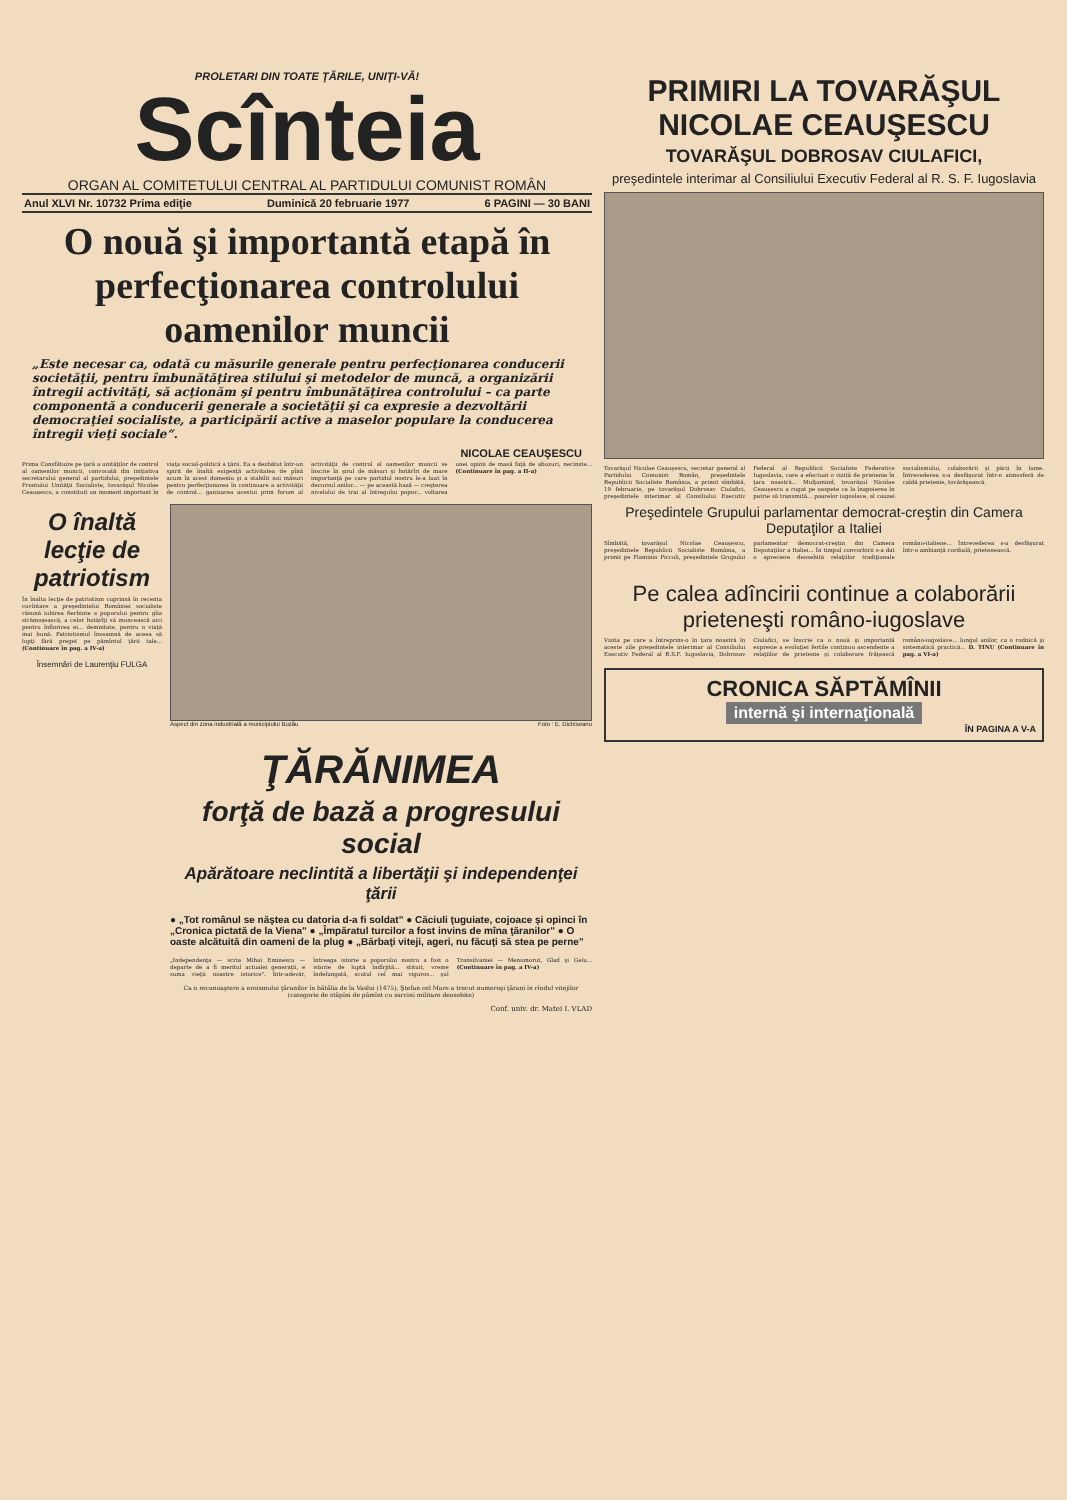PROLETARI DIN TOATE ŢĂRILE, UNIŢI-VĂ!
Scînteia
ORGAN AL COMITETULUI CENTRAL AL PARTIDULUI COMUNIST ROMÂN
Anul XLVI Nr. 10732 Prima ediţie Duminică 20 februarie 1977 6 PAGINI — 30 BANI
O nouă şi importantă etapă în perfecţionarea controlului oamenilor muncii
„Este necesar ca, odată cu măsurile generale pentru perfecţionarea conducerii societăţii, pentru îmbunătăţirea stilului şi metodelor de muncă, a organizării întregii activităţi, să acţionăm şi pentru îmbunătăţirea controlului – ca parte componentă a conducerii generale a societăţii şi ca expresie a dezvoltării democraţiei socialiste, a participării active a maselor populare la conducerea întregii vieţi sociale“.
NICOLAE CEAUŞESCU
Prima Consfătuire pe ţară a unităţilor de control al oamenilor muncii, convocată din iniţiativa secretarului general al partidului, preşedintele Frontului Unităţii Socialiste, tovarăşul Nicolae Ceauşescu, a constituit un moment important în viaţa social-politică a ţării. Ea a dezbătut într-un spirit de înaltă exigenţă activitatea de pînă acum în acest domeniu şi a stabilit noi măsuri pentru perfecţionarea în continuare a activităţii de control... ganizarea acestui prim forum al activităţii de control al oamenilor muncii se înscrie în şirul de măsuri şi hotărîri de mare importanţă pe care partidul nostru le-a luat în decursul anilor... — pe această bază — creşterea nivelului de trai al întregului popor... voltarea unei opinii de masă faţă de abuzuri, necinste... (Continuare în pag. a II-a)
O înaltă lecţie de patriotism
În înalta lecţie de patriotism cuprinsă în recenta cuvîntare a preşedintelui României socialiste răsună iubirea fierbinte a poporului pentru glia strămoşească, a celor hotărîţi să muncească aici pentru înflorirea ei... demnitate, pentru o viaţă mai bună. Patriotismul înseamnă de aceea să lupţi fără preget pe pămîntul ţării tale... (Continuare în pag. a IV-a)
Însemnări de Laurenţiu FULGA
Aspect din zona industrială a municipiului Buzău Foto : E. Dichiseanu
ŢĂRĂNIMEA
forţă de bază a progresului social
Apărătoare neclintită a libertăţii şi independenţei ţării
● „Tot românul se năştea cu datoria d-a fi soldat" ● Căciuli ţuguiate, cojoace şi opinci în „Cronica pictată de la Viena" ● „Împăratul turcilor a fost invins de mîna ţăranilor" ● O oaste alcătuită din oameni de la plug ● „Bărbaţi viteji, ageri, nu făcuţi să stea pe perne"
„Independenţa — scria Mihai Eminescu — departe de a fi meritul actualei generaţii, e suma vieţii noastre istorice". Într-adevăr, întreaga istorie a poporului nostru a fost o istorie de luptă îndîrjită... stituit, vreme îndelungată, scutul cel mai viguros... şul Transilvaniei — Menumorut, Glad şi Gelu... (Continuare în pag. a IV-a)
Ca o recunoaştere a eroismului ţăranilor în bătălia de la Vaslui (1475), Ştefan cel Mare a trecut numeroşi ţărani în rîndul vitejilor (categorie de stăpîni de pămînt cu sarcini militare deosebite)
Conf. univ. dr. Matei I. VLAD
PRIMIRI LA TOVARĂŞUL NICOLAE CEAUŞESCU
TOVARĂŞUL DOBROSAV CIULAFICI,
preşedintele interimar al Consiliului Executiv Federal al R. S. F. Iugoslavia
Tovarăşul Nicolae Ceauşescu, secretar general al Partidului Comunist Român, preşedintele Republicii Socialiste România, a primit sîmbătă, 19 februarie, pe tovarăşul Dobrosav Ciulafici, preşedintele interimar al Consiliului Executiv Federal al Republicii Socialiste Federative Iugoslavia, care a efectuat o vizită de prietenie în ţara noastră... Mulţumind, tovarăşul Nicolae Ceauşescu a rugat pe oaspete ca la înapoierea în patrie să transmită... poarelor iugoslave, al cauzei socialismului, colaborării şi păcii în lume. Întrevederea s-a desfăşurat într-o atmosferă de caldă prietenie, tovărăşească.
Preşedintele Grupului parlamentar democrat-creştin din Camera Deputaţilor a Italiei
Sîmbătă, tovarăşul Nicolae Ceauşescu, preşedintele Republicii Socialiste România, a primit pe Flaminio Piccoli, preşedintele Grupului parlamentar democrat-creştin din Camera Deputaţilor a Italiei... În timpul convorbirii s-a dat o apreciere deosebită relaţiilor tradiţionale româno-italiene... Întrevederea s-a desfăşurat într-o ambianţă cordială, prietenească.
Pe calea adîncirii continue a colaborării prieteneşti româno-iugoslave
Vizita pe care a întreprins-o în ţara noastră în aceste zile preşedintele interimar al Consiliului Executiv Federal al R.S.F. Iugoslavia, Dobrosav Ciulafici, se înscrie ca o nouă şi importantă expresie a evoluţiei fertile continuu ascendente a relaţiilor de prietenie şi colaborare frăţească româno-iugoslave... lungul anilor, ca o rodnică şi sistematică practică... D. TINU (Continuare în pag. a VI-a)
CRONICA SĂPTĂMÎNII
internă şi internaţională
ÎN PAGINA A V-A